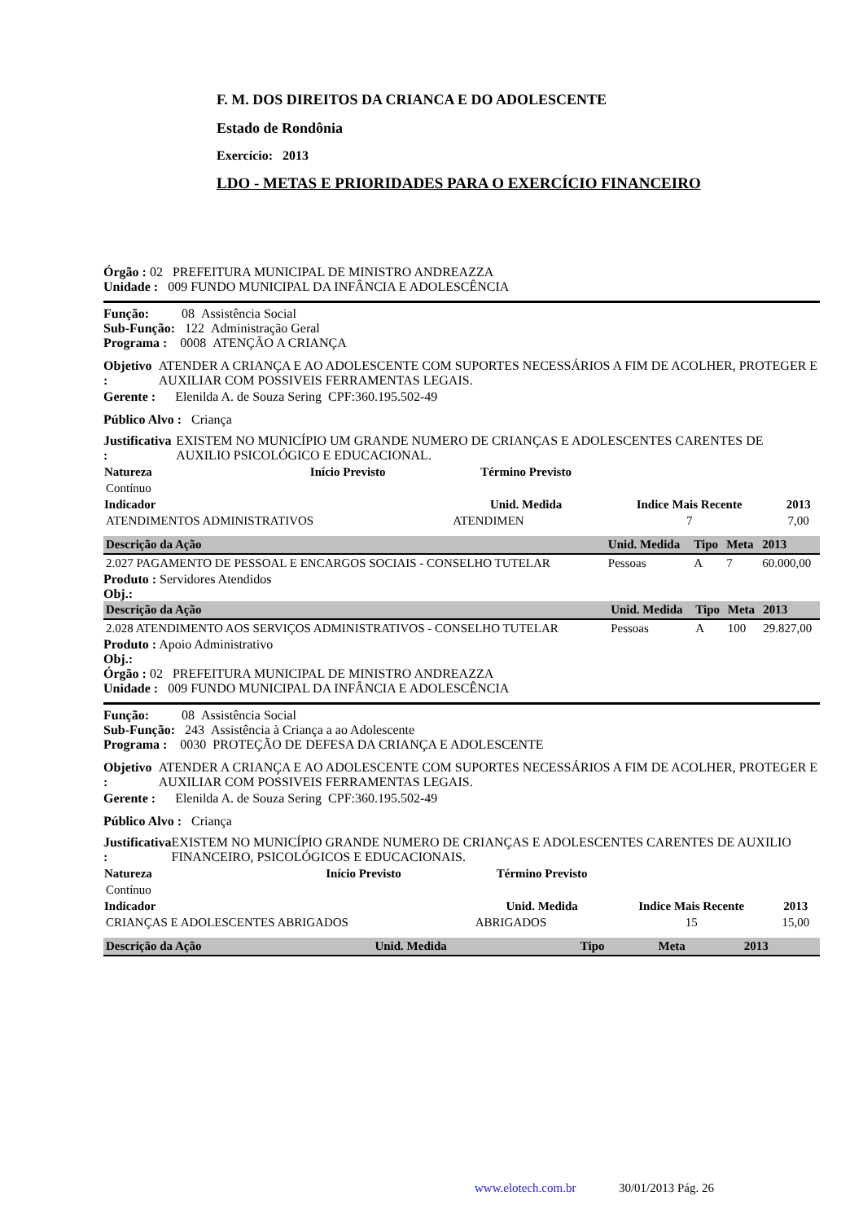F. M. DOS DIREITOS DA CRIANCA E DO ADOLESCENTE
Estado de Rondônia
Exercício: 2013
LDO - METAS E PRIORIDADES PARA O EXERCÍCIO FINANCEIRO
Órgão : 02 PREFEITURA MUNICIPAL DE MINISTRO ANDREAZZA
Unidade : 009 FUNDO MUNICIPAL DA INFÂNCIA E ADOLESCÊNCIA
Função: 08 Assistência Social
Sub-Função: 122 Administração Geral
Programa : 0008 ATENÇÃO A CRIANÇA
Objetivo : ATENDER A CRIANÇA E AO ADOLESCENTE COM SUPORTES NECESSÁRIOS A FIM DE ACOLHER, PROTEGER E AUXILIAR COM POSSIVEIS FERRAMENTAS LEGAIS.
Gerente : Elenilda A. de Souza Sering CPF:360.195.502-49
Público Alvo : Criança
Justificativa : EXISTEM NO MUNICÍPIO UM GRANDE NUMERO DE CRIANÇAS E ADOLESCENTES CARENTES DE AUXILIO PSICOLÓGICO E EDUCACIONAL.
| Natureza | Início Previsto | Término Previsto | | |
| --- | --- | --- | --- | --- |
| Contínuo | | | | |
| Indicador | | Unid. Medida | Indice Mais Recente | 2013 |
| ATENDIMENTOS ADMINISTRATIVOS | | ATENDIMEN | 7 | 7,00 |
| Descrição da Ação | Unid. Medida | Tipo | Meta | 2013 |
| --- | --- | --- | --- | --- |
| 2.027 PAGAMENTO DE PESSOAL E ENCARGOS SOCIAIS - CONSELHO TUTELAR | Pessoas | A | 7 | 60.000,00 |
Produto : Servidores Atendidos
Obj.:
| Descrição da Ação | Unid. Medida | Tipo | Meta | 2013 |
| --- | --- | --- | --- | --- |
| 2.028 ATENDIMENTO AOS SERVIÇOS ADMINISTRATIVOS - CONSELHO TUTELAR | Pessoas | A | 100 | 29.827,00 |
Produto : Apoio Administrativo
Obj.:
Órgão : 02 PREFEITURA MUNICIPAL DE MINISTRO ANDREAZZA
Unidade : 009 FUNDO MUNICIPAL DA INFÂNCIA E ADOLESCÊNCIA
Função: 08 Assistência Social
Sub-Função: 243 Assistência à Criança a ao Adolescente
Programa : 0030 PROTEÇÃO DE DEFESA DA CRIANÇA E ADOLESCENTE
Objetivo : ATENDER A CRIANÇA E AO ADOLESCENTE COM SUPORTES NECESSÁRIOS A FIM DE ACOLHER, PROTEGER E AUXILIAR COM POSSIVEIS FERRAMENTAS LEGAIS.
Gerente : Elenilda A. de Souza Sering CPF:360.195.502-49
Público Alvo : Criança
Justificativa : EXISTEM NO MUNICÍPIO GRANDE NUMERO DE CRIANÇAS E ADOLESCENTES CARENTES DE AUXILIO FINANCEIRO, PSICOLÓGICOS E EDUCACIONAIS.
| Natureza | Início Previsto | Término Previsto | | |
| --- | --- | --- | --- | --- |
| Contínuo | | | | |
| Indicador | | Unid. Medida | Indice Mais Recente | 2013 |
| CRIANÇAS E ADOLESCENTES ABRIGADOS | | ABRIGADOS | 15 | 15,00 |
| Descrição da Ação | Unid. Medida | Tipo | Meta | 2013 |
| --- | --- | --- | --- | --- |
www.elotech.com.br 30/01/2013 Pág. 26